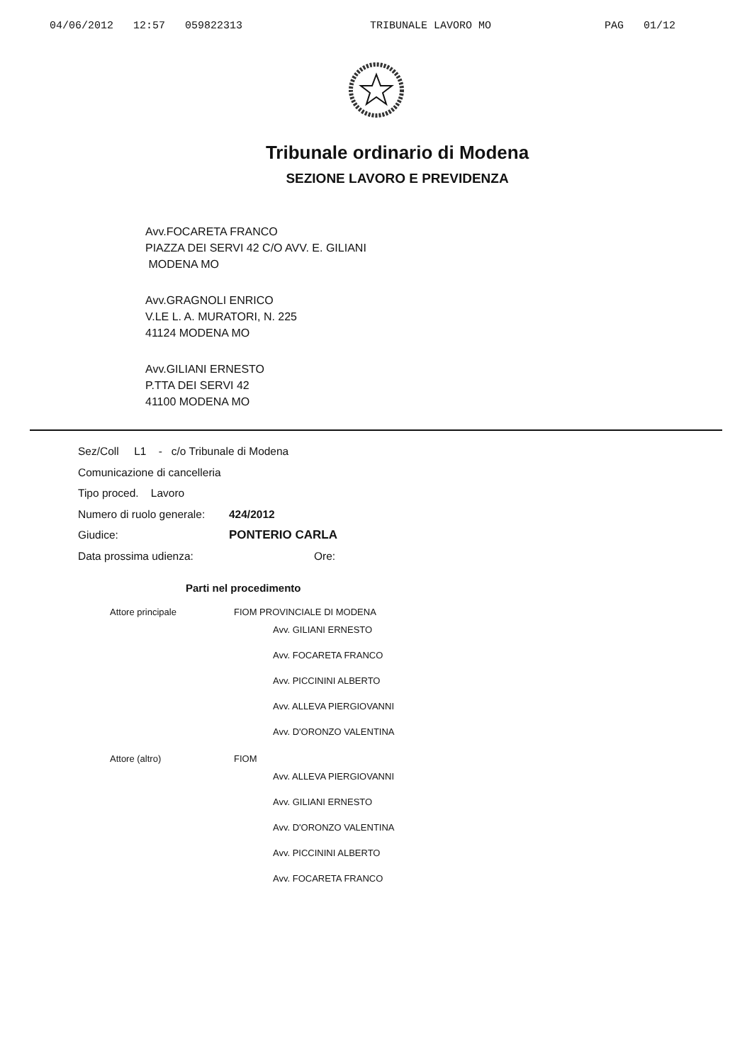04/06/2012 12:57 059822313 TRIBUNALE LAVORO MO PAG 01/12
Tribunale ordinario di Modena
SEZIONE LAVORO E PREVIDENZA
Avv.FOCARETA FRANCO
PIAZZA DEI SERVI 42 C/O AVV. E. GILIANI
MODENA MO
Avv.GRAGNOLI ENRICO
V.LE L. A. MURATORI, N. 225
41124 MODENA MO
Avv.GILIANI ERNESTO
P.TTA DEI SERVI 42
41100 MODENA MO
Sez/Coll L1 - c/o Tribunale di Modena
Comunicazione di cancelleria
Tipo proced. Lavoro
Numero di ruolo generale: 424/2012
Giudice: PONTERIO CARLA
Data prossima udienza: Ore:
Parti nel procedimento
Attore principale FIOM PROVINCIALE DI MODENA
Avv. GILIANI ERNESTO
Avv. FOCARETA FRANCO
Avv. PICCININI ALBERTO
Avv. ALLEVA PIERGIOVANNI
Avv. D'ORONZO VALENTINA
Attore (altro) FIOM
Avv. ALLEVA PIERGIOVANNI
Avv. GILIANI ERNESTO
Avv. D'ORONZO VALENTINA
Avv. PICCININI ALBERTO
Avv. FOCARETA FRANCO